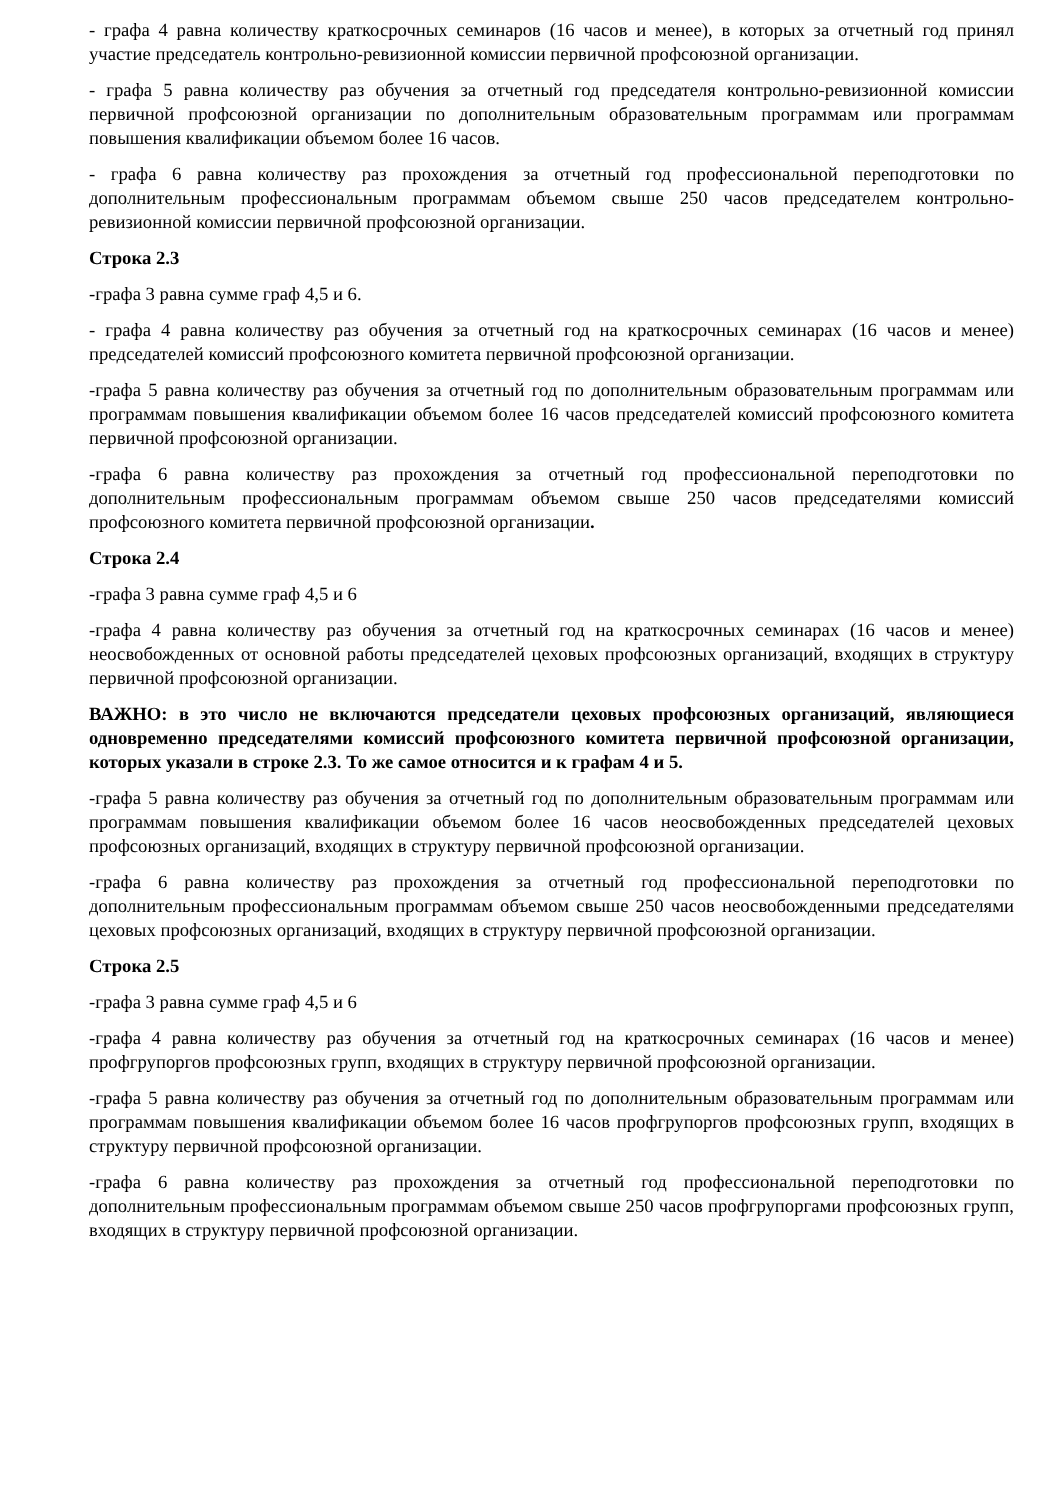- графа 4 равна количеству краткосрочных семинаров (16 часов и менее), в которых за отчетный год принял участие председатель контрольно-ревизионной комиссии первичной профсоюзной организации.
- графа 5 равна количеству раз обучения за отчетный год председателя контрольно-ревизионной комиссии первичной профсоюзной организации по дополнительным образовательным программам или программам повышения квалификации объемом более 16 часов.
- графа 6 равна количеству раз прохождения за отчетный год профессиональной переподготовки по дополнительным профессиональным программам объемом свыше 250 часов председателем контрольно-ревизионной комиссии первичной профсоюзной организации.
Строка 2.3
-графа 3 равна сумме граф 4,5 и 6.
- графа 4 равна количеству раз обучения за отчетный год на краткосрочных семинарах (16 часов и менее) председателей комиссий профсоюзного комитета первичной профсоюзной организации.
-графа 5 равна количеству раз обучения за отчетный год по дополнительным образовательным программам или программам повышения квалификации объемом более 16 часов председателей комиссий профсоюзного комитета первичной профсоюзной организации.
-графа 6 равна количеству раз прохождения за отчетный год профессиональной переподготовки по дополнительным профессиональным программам объемом свыше 250 часов председателями комиссий профсоюзного комитета первичной профсоюзной организации.
Строка 2.4
-графа 3 равна сумме граф 4,5 и 6
-графа 4 равна количеству раз обучения за отчетный год на краткосрочных семинарах (16 часов и менее) неосвобожденных от основной работы председателей цеховых профсоюзных организаций, входящих в структуру первичной профсоюзной организации.
ВАЖНО: в это число не включаются председатели цеховых профсоюзных организаций, являющиеся одновременно председателями комиссий профсоюзного комитета первичной профсоюзной организации, которых указали в строке 2.3. То же самое относится и к графам 4 и 5.
-графа 5 равна количеству раз обучения за отчетный год по дополнительным образовательным программам или программам повышения квалификации объемом более 16 часов неосвобожденных председателей цеховых профсоюзных организаций, входящих в структуру первичной профсоюзной организации.
-графа 6 равна количеству раз прохождения за отчетный год профессиональной переподготовки по дополнительным профессиональным программам объемом свыше 250 часов неосвобожденными председателями цеховых профсоюзных организаций, входящих в структуру первичной профсоюзной организации.
Строка 2.5
-графа 3 равна сумме граф 4,5 и 6
-графа 4 равна количеству раз обучения за отчетный год на краткосрочных семинарах (16 часов и менее) профгрупоргов профсоюзных групп, входящих в структуру первичной профсоюзной организации.
-графа 5 равна количеству раз обучения за отчетный год по дополнительным образовательным программам или программам повышения квалификации объемом более 16 часов профгрупоргов профсоюзных групп, входящих в структуру первичной профсоюзной организации.
-графа 6 равна количеству раз прохождения за отчетный год профессиональной переподготовки по дополнительным профессиональным программам объемом свыше 250 часов профгрупоргами профсоюзных групп, входящих в структуру первичной профсоюзной организации.